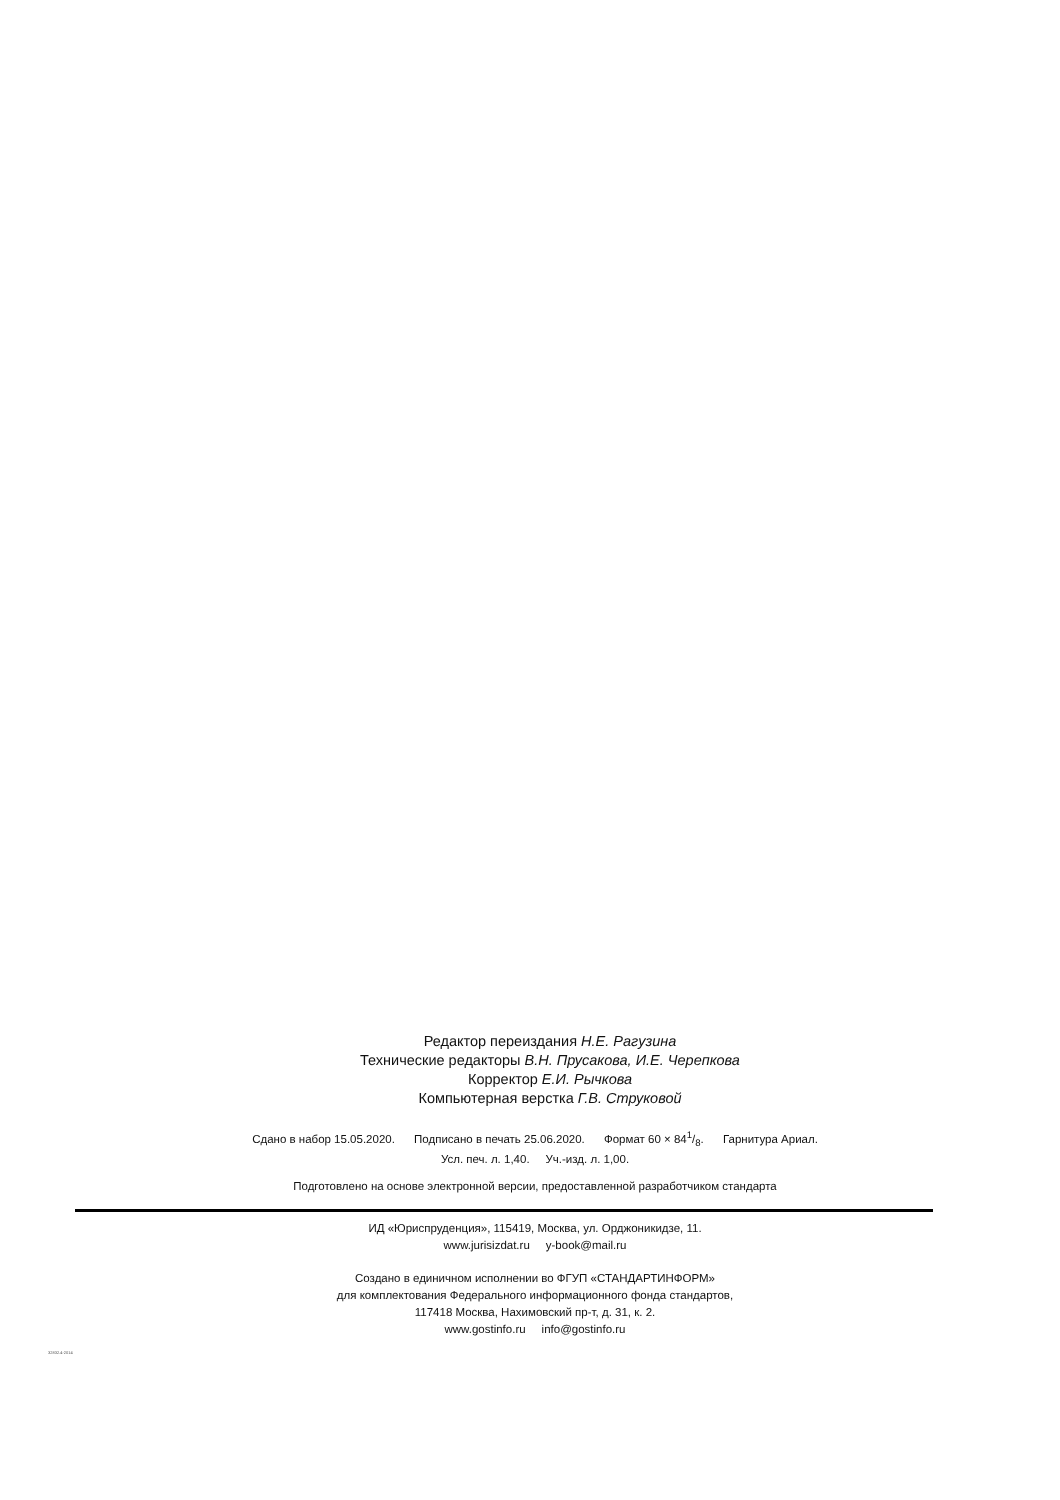Редактор переиздания Н.Е. Рагузина
Технические редакторы В.Н. Прусакова, И.Е. Черепкова
Корректор Е.И. Рычкова
Компьютерная верстка Г.В. Струковой
Сдано в набор 15.05.2020. Подписано в печать 25.06.2020. Формат 60 × 841/8. Гарнитура Ариал.
Усл. печ. л. 1,40. Уч.-изд. л. 1,00.
Подготовлено на основе электронной версии, предоставленной разработчиком стандарта
ИД «Юриспруденция», 115419, Москва, ул. Орджоникидзе, 11.
www.jurisizdat.ru y-book@mail.ru
Создано в единичном исполнении во ФГУП «СТАНДАРТИНФОРМ»
для комплектования Федерального информационного фонда стандартов,
117418 Москва, Нахимовский пр-т, д. 31, к. 2.
www.gostinfo.ru info@gostinfo.ru
32832.4-2014